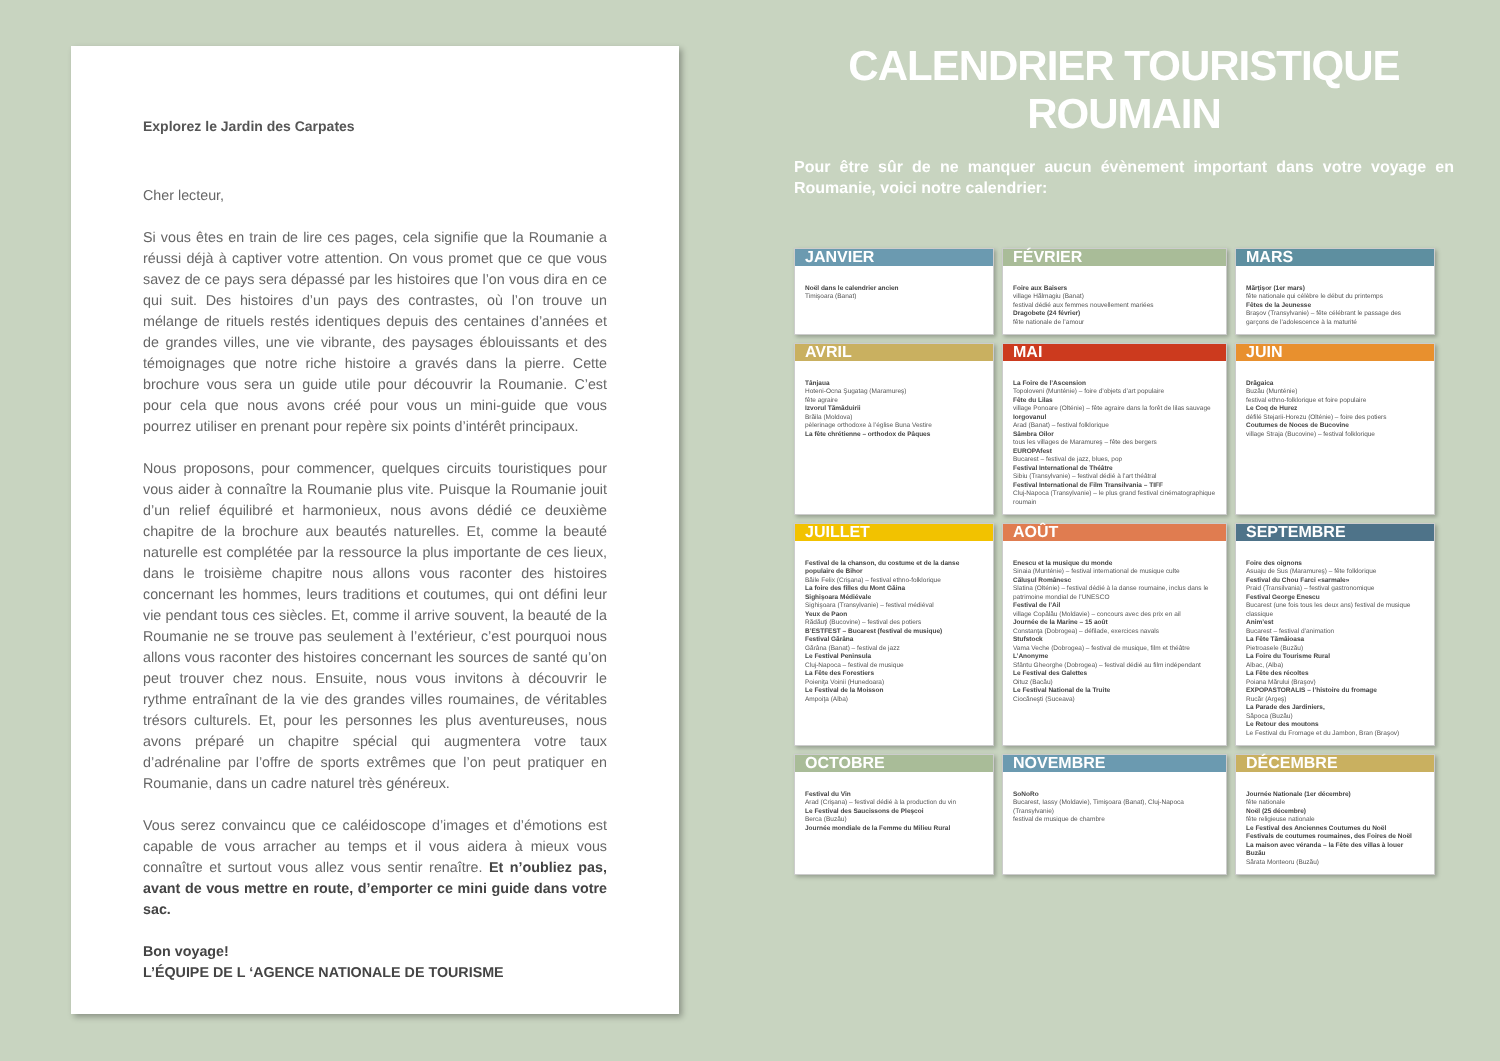Explorez le Jardin des Carpates
Cher lecteur,
Si vous êtes en train de lire ces pages, cela signifie que la Roumanie a réussi déjà à captiver votre attention. On vous promet que ce que vous savez de ce pays sera dépassé par les histoires que l’on vous dira en ce qui suit. Des histoires d’un pays des contrastes, où l’on trouve un mélange de rituels restés identiques depuis des centaines d’années et de grandes villes, une vie vibrante, des paysages éblouissants et des témoignages que notre riche histoire a gravés dans la pierre. Cette brochure vous sera un guide utile pour découvrir la Roumanie. C’est pour cela que nous avons créé pour vous un mini-guide que vous pourrez utiliser en prenant pour repère six points d’intérêt principaux.
Nous proposons, pour commencer, quelques circuits touristiques pour vous aider à connaître la Roumanie plus vite. Puisque la Roumanie jouit d’un relief équilibré et harmonieux, nous avons dédié ce deuxième chapitre de la brochure aux beautés naturelles. Et, comme la beauté naturelle est complétée par la ressource la plus importante de ces lieux, dans le troisième chapitre nous allons vous raconter des histoires concernant les hommes, leurs traditions et coutumes, qui ont défini leur vie pendant tous ces siècles. Et, comme il arrive souvent, la beauté de la Roumanie ne se trouve pas seulement à l’extérieur, c’est pourquoi nous allons vous raconter des histoires concernant les sources de santé qu’on peut trouver chez nous. Ensuite, nous vous invitons à découvrir le rythme entraînant de la vie des grandes villes roumaines, de véritables trésors culturels. Et, pour les personnes les plus aventureuses, nous avons préparé un chapitre spécial qui augmentera votre taux d’adrénaline par l’offre de sports extrêmes que l’on peut pratiquer en Roumanie, dans un cadre naturel très généreux.
Vous serez convaincu que ce caléidoscope d’images et d’émotions est capable de vous arracher au temps et il vous aidera à mieux vous connaître et surtout vous allez vous sentir renaître. Et n’oubliez pas, avant de vous mettre en route, d’emporter ce mini guide dans votre sac.
Bon voyage!
L’ÉQUIPE DE L ‘AGENCE NATIONALE DE TOURISME
CALENDRIER TOURISTIQUE ROUMAIN
Pour être sûr de ne manquer aucun évènement important dans votre voyage en Roumanie, voici notre calendrier:
JANVIER
Noël dans le calendrier ancien
Timişoara (Banat)
FÉVRIER
Foire aux Baisers
village Hălmagiu (Banat)
festival dédié aux femmes nouvellement mariées
Dragobete (24 février)
fête nationale de l’amour
MARS
Mărţişor (1er mars)
fête nationale qui célèbre le début du printemps
Fêtes de la Jeunesse
Braşov (Transylvanie) – fête célébrant le passage des garçons de l’adolescence à la maturité
AVRIL
Tânjaua
Hoteni-Ocna Şugatag (Maramureş)
fête agraire
Izvorul Tămăduirii
Brăila (Moldova)
pèlerinage orthodoxe à l’église Buna Vestire
La fête chrétienne – orthodox de Pâques
MAI
La Foire de l’Ascension
Topoloveni (Munténie) – foire d’objets d’art populaire
Fête du Lilas
village Ponoare (Olténie) – fête agraire dans la forêt de lilas sauvage
Iorgovanul
Arad (Banat) – festival folklorique
Sâmbra Oilor
tous les villages de Maramureş – fête des bergers
EUROPAfest
Bucarest – festival de jazz, blues, pop
Festival International de Théâtre
Sibiu (Transylvanie) – festival dédié à l’art théâtral
Festival International de Film Transilvania – TIFF
Cluj-Napoca (Transylvanie) – le plus grand festival cinématographique roumain
JUIN
Drăgaica
Buzău (Munténie)
festival ethno-folklorique et foire populaire
Le Coq de Hurez
défilé Stejarii-Horezu (Olténie) – foire des potiers
Coutumes de Noces de Bucovine
village Straja (Bucovine) – festival folklorique
JUILLET
Festival de la chanson, du costume et de la danse populaire de Bihor
Băile Felix (Crişana) – festival ethno-folklorique
La foire des filles du Mont Găina
Sighişoara Médiévale
Sighişoara (Transylvanie) – festival médiéval
Yeux de Paon
Rădăuţi (Bucovine) – festival des potiers
B’ESTFEST – Bucarest (festival de musique)
Festival Gărâna
Gărâna (Banat) – festival de jazz
Le Festival Peninsula
Cluj-Napoca – festival de musique
La Fête des Forestiers
Poieniţa Voinii (Hunedoara)
Le Festival de la Moisson
Ampoiţa (Alba)
AOÛT
Enescu et la musique du monde
Sinaia (Munténie) – festival international de musique culte
Căluşul Românesc
Slatina (Olténie) – festival dédié à la danse roumaine, inclus dans le patrimoine mondial de l’UNESCO
Festival de l’Ail
village Copălău (Moldavie) – concours avec des prix en ail
Journée de la Marine – 15 août
Constanţa (Dobrogea) – défilade, exercices navals
Stufstock
Vama Veche (Dobrogea) – festival de musique, film et théâtre
L’Anonyme
Sfântu Gheorghe (Dobrogea) – festival dédié au film indépendant
Le Festival des Galettes
Oituz (Bacău)
Le Festival National de la Truite
Ciocăneşti (Suceava)
SEPTEMBRE
Foire des oignons
Asuaju de Sus (Maramureş) – fête folklorique
Festival du Chou Farci «sarmale»
Praid (Transilvania) – festival gastronomique
Festival George Enescu
Bucarest (une fois tous les deux ans) festival de musique classique
Anim’est
Bucarest – festival d’animation
La Fête Tămâioasa
Pietroasele (Buzău)
La Foire du Tourisme Rural
Albac, (Alba)
La Fête des récoltes
Poiana Mărului (Braşov)
EXPOPASTORALIS – l’histoire du fromage
Rucăr (Argeş)
La Parade des Jardiniers,
Săpoca (Buzău)
Le Retour des moutons
Le Festival du Fromage et du Jambon, Bran (Braşov)
OCTOBRE
Festival du Vin
Arad (Crişana) – festival dédié à la production du vin
Le Festival des Saucissons de Pleşcoi
Berca (Buzău)
Journée mondiale de la Femme du Milieu Rural
NOVEMBRE
SoNoRo
Bucarest, Iassy (Moldavie), Timişoara (Banat), Cluj-Napoca (Transylvanie)
festival de musique de chambre
DÉCEMBRE
Journée Nationale (1er décembre)
fête nationale
Noël (25 décembre)
fête religieuse nationale
Le Festival des Anciennes Coutumes du Noël
Festivals de coutumes roumaines, des Foires de Noël
La maison avec véranda – la Fête des villas à louer Buzău
Sărata Monteoru (Buzău)